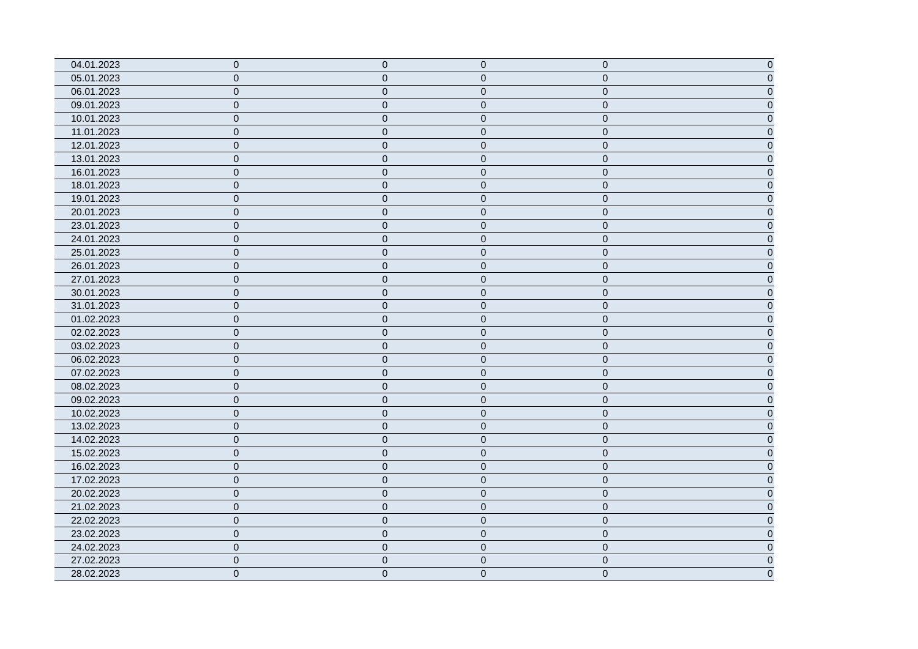| 04.01.2023 | 0 | 0 | 0 | 0 | 0 |
| 05.01.2023 | 0 | 0 | 0 | 0 | 0 |
| 06.01.2023 | 0 | 0 | 0 | 0 | 0 |
| 09.01.2023 | 0 | 0 | 0 | 0 | 0 |
| 10.01.2023 | 0 | 0 | 0 | 0 | 0 |
| 11.01.2023 | 0 | 0 | 0 | 0 | 0 |
| 12.01.2023 | 0 | 0 | 0 | 0 | 0 |
| 13.01.2023 | 0 | 0 | 0 | 0 | 0 |
| 16.01.2023 | 0 | 0 | 0 | 0 | 0 |
| 18.01.2023 | 0 | 0 | 0 | 0 | 0 |
| 19.01.2023 | 0 | 0 | 0 | 0 | 0 |
| 20.01.2023 | 0 | 0 | 0 | 0 | 0 |
| 23.01.2023 | 0 | 0 | 0 | 0 | 0 |
| 24.01.2023 | 0 | 0 | 0 | 0 | 0 |
| 25.01.2023 | 0 | 0 | 0 | 0 | 0 |
| 26.01.2023 | 0 | 0 | 0 | 0 | 0 |
| 27.01.2023 | 0 | 0 | 0 | 0 | 0 |
| 30.01.2023 | 0 | 0 | 0 | 0 | 0 |
| 31.01.2023 | 0 | 0 | 0 | 0 | 0 |
| 01.02.2023 | 0 | 0 | 0 | 0 | 0 |
| 02.02.2023 | 0 | 0 | 0 | 0 | 0 |
| 03.02.2023 | 0 | 0 | 0 | 0 | 0 |
| 06.02.2023 | 0 | 0 | 0 | 0 | 0 |
| 07.02.2023 | 0 | 0 | 0 | 0 | 0 |
| 08.02.2023 | 0 | 0 | 0 | 0 | 0 |
| 09.02.2023 | 0 | 0 | 0 | 0 | 0 |
| 10.02.2023 | 0 | 0 | 0 | 0 | 0 |
| 13.02.2023 | 0 | 0 | 0 | 0 | 0 |
| 14.02.2023 | 0 | 0 | 0 | 0 | 0 |
| 15.02.2023 | 0 | 0 | 0 | 0 | 0 |
| 16.02.2023 | 0 | 0 | 0 | 0 | 0 |
| 17.02.2023 | 0 | 0 | 0 | 0 | 0 |
| 20.02.2023 | 0 | 0 | 0 | 0 | 0 |
| 21.02.2023 | 0 | 0 | 0 | 0 | 0 |
| 22.02.2023 | 0 | 0 | 0 | 0 | 0 |
| 23.02.2023 | 0 | 0 | 0 | 0 | 0 |
| 24.02.2023 | 0 | 0 | 0 | 0 | 0 |
| 27.02.2023 | 0 | 0 | 0 | 0 | 0 |
| 28.02.2023 | 0 | 0 | 0 | 0 | 0 |